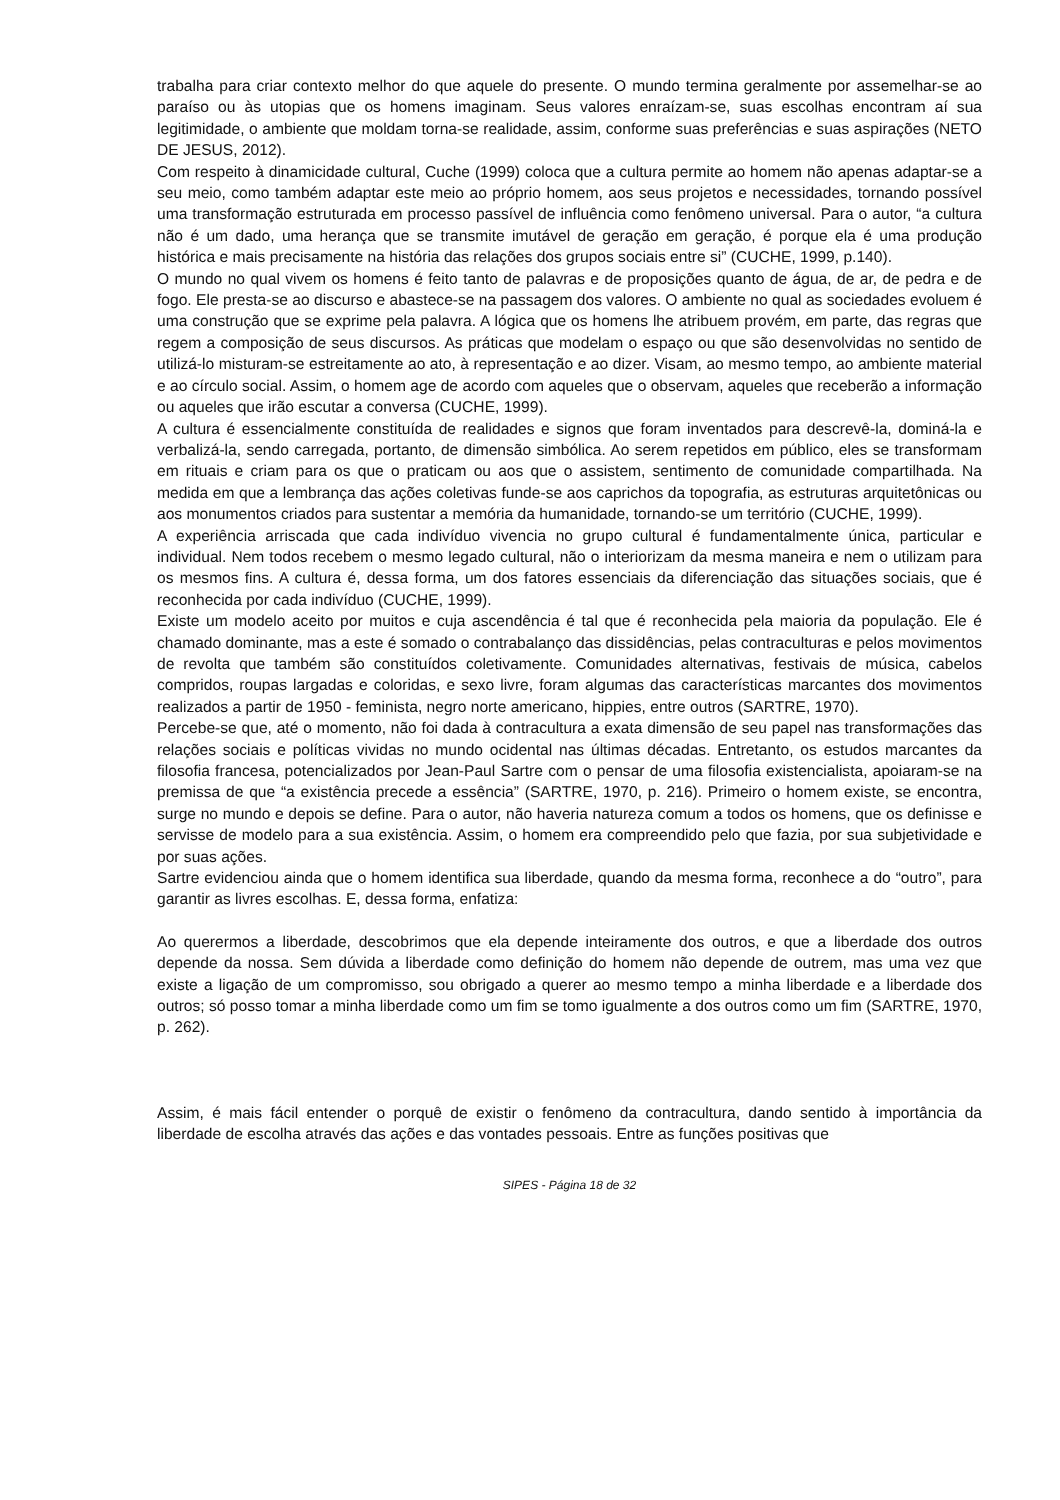trabalha para criar contexto melhor do que aquele do presente. O mundo termina geralmente por assemelhar-se ao paraíso ou às utopias que os homens imaginam. Seus valores enraízam-se, suas escolhas encontram aí sua legitimidade, o ambiente que moldam torna-se realidade, assim, conforme suas preferências e suas aspirações (NETO DE JESUS, 2012).
Com respeito à dinamicidade cultural, Cuche (1999) coloca que a cultura permite ao homem não apenas adaptar-se a seu meio, como também adaptar este meio ao próprio homem, aos seus projetos e necessidades, tornando possível uma transformação estruturada em processo passível de influência como fenômeno universal. Para o autor, “a cultura não é um dado, uma herança que se transmite imutável de geração em geração, é porque ela é uma produção histórica e mais precisamente na história das relações dos grupos sociais entre si” (CUCHE, 1999, p.140).
O mundo no qual vivem os homens é feito tanto de palavras e de proposições quanto de água, de ar, de pedra e de fogo. Ele presta-se ao discurso e abastece-se na passagem dos valores. O ambiente no qual as sociedades evoluem é uma construção que se exprime pela palavra. A lógica que os homens lhe atribuem provém, em parte, das regras que regem a composição de seus discursos. As práticas que modelam o espaço ou que são desenvolvidas no sentido de utilizá-lo misturam-se estreitamente ao ato, à representação e ao dizer. Visam, ao mesmo tempo, ao ambiente material e ao círculo social. Assim, o homem age de acordo com aqueles que o observam, aqueles que receberão a informação ou aqueles que irão escutar a conversa (CUCHE, 1999).
A cultura é essencialmente constituída de realidades e signos que foram inventados para descrevê-la, dominá-la e verbalizá-la, sendo carregada, portanto, de dimensão simbólica. Ao serem repetidos em público, eles se transformam em rituais e criam para os que o praticam ou aos que o assistem, sentimento de comunidade compartilhada. Na medida em que a lembrança das ações coletivas funde-se aos caprichos da topografia, as estruturas arquitetônicas ou aos monumentos criados para sustentar a memória da humanidade, tornando-se um território (CUCHE, 1999).
A experiência arriscada que cada indivíduo vivencia no grupo cultural é fundamentalmente única, particular e individual. Nem todos recebem o mesmo legado cultural, não o interiorizam da mesma maneira e nem o utilizam para os mesmos fins. A cultura é, dessa forma, um dos fatores essenciais da diferenciação das situações sociais, que é reconhecida por cada indivíduo (CUCHE, 1999).
Existe um modelo aceito por muitos e cuja ascendência é tal que é reconhecida pela maioria da população. Ele é chamado dominante, mas a este é somado o contrabalanço das dissidências, pelas contraculturas e pelos movimentos de revolta que também são constituídos coletivamente. Comunidades alternativas, festivais de música, cabelos compridos, roupas largadas e coloridas, e sexo livre, foram algumas das características marcantes dos movimentos realizados a partir de 1950 - feminista, negro norte americano, hippies, entre outros (SARTRE, 1970).
Percebe-se que, até o momento, não foi dada à contracultura a exata dimensão de seu papel nas transformações das relações sociais e políticas vividas no mundo ocidental nas últimas décadas. Entretanto, os estudos marcantes da filosofia francesa, potencializados por Jean-Paul Sartre com o pensar de uma filosofia existencialista, apoiaram-se na premissa de que “a existência precede a essência” (SARTRE, 1970, p. 216). Primeiro o homem existe, se encontra, surge no mundo e depois se define. Para o autor, não haveria natureza comum a todos os homens, que os definisse e servisse de modelo para a sua existência. Assim, o homem era compreendido pelo que fazia, por sua subjetividade e por suas ações.
Sartre evidenciou ainda que o homem identifica sua liberdade, quando da mesma forma, reconhece a do “outro”, para garantir as livres escolhas. E, dessa forma, enfatiza:
Ao querermos a liberdade, descobrimos que ela depende inteiramente dos outros, e que a liberdade dos outros depende da nossa. Sem dúvida a liberdade como definição do homem não depende de outrem, mas uma vez que existe a ligação de um compromisso, sou obrigado a querer ao mesmo tempo a minha liberdade e a liberdade dos outros; só posso tomar a minha liberdade como um fim se tomo igualmente a dos outros como um fim (SARTRE, 1970, p. 262).
Assim, é mais fácil entender o porquê de existir o fenômeno da contracultura, dando sentido à importância da liberdade de escolha através das ações e das vontades pessoais. Entre as funções positivas que
SIPES - Página 18 de 32